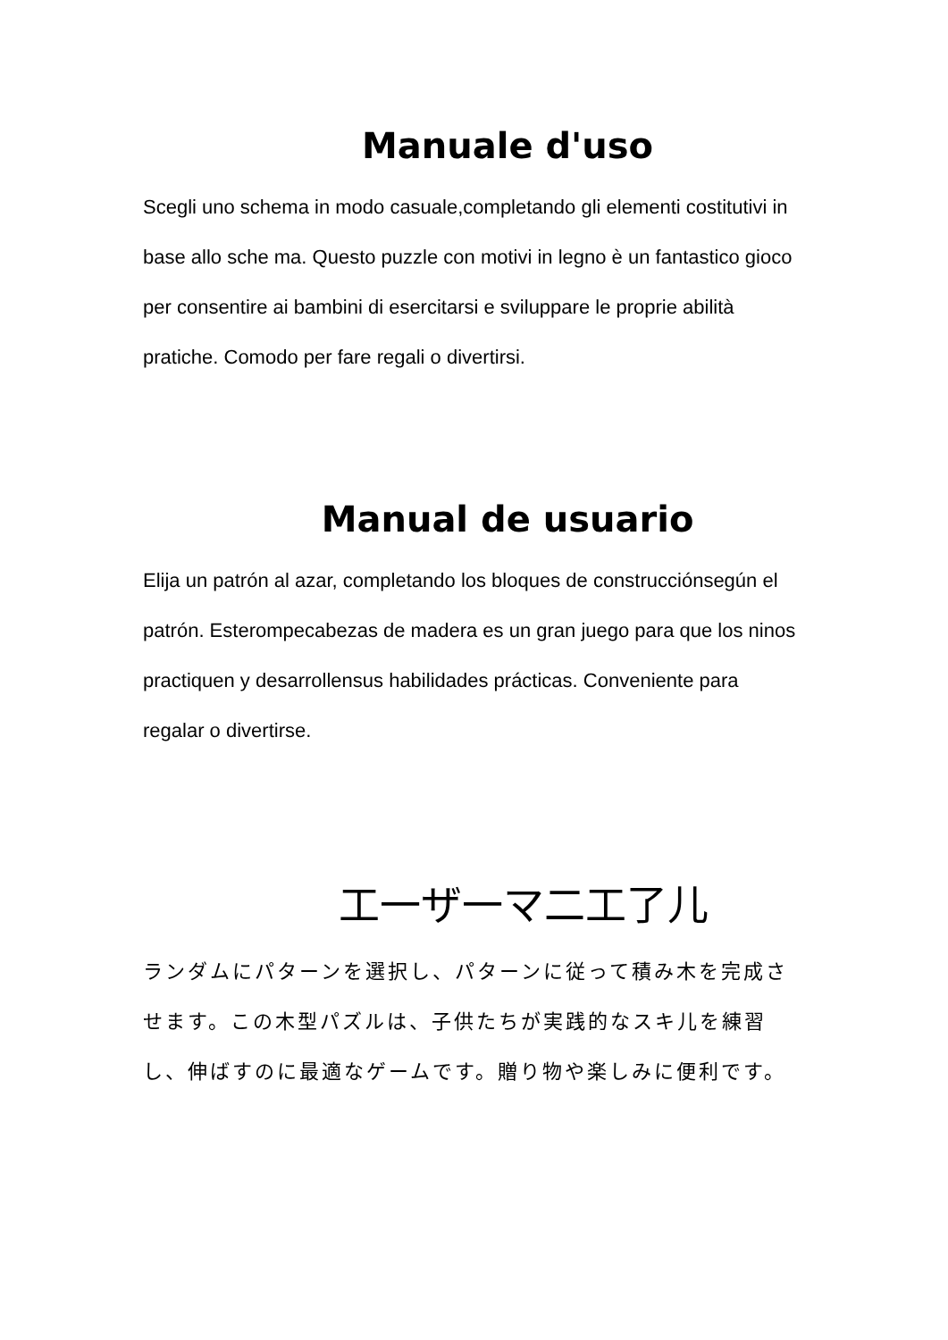Manuale d'uso
Scegli uno schema in modo casuale,completando gli elementi costitutivi in base allo sche ma. Questo puzzle con motivi in legno è un fantastico gioco per consentire ai bambini di esercitarsi e sviluppare le proprie abilità pratiche. Comodo per fare regali o divertirsi.
Manual de usuario
Elija un patrón al azar, completando los bloques de construcciónsegún el patrón. Esterompecabezas de madera es un gran juego para que los ninos practiquen y desarrollensus habilidades prácticas. Conveniente para regalar o divertirse.
工一ザ一マ二工了儿
ランダムにパターンを選択し、パターンに従って積み木を完成させます。この木型パズルは、子供たちが実践的なスキ儿を練習し、伸ばすのに最適なゲームです。贈り物や楽しみに便利です。